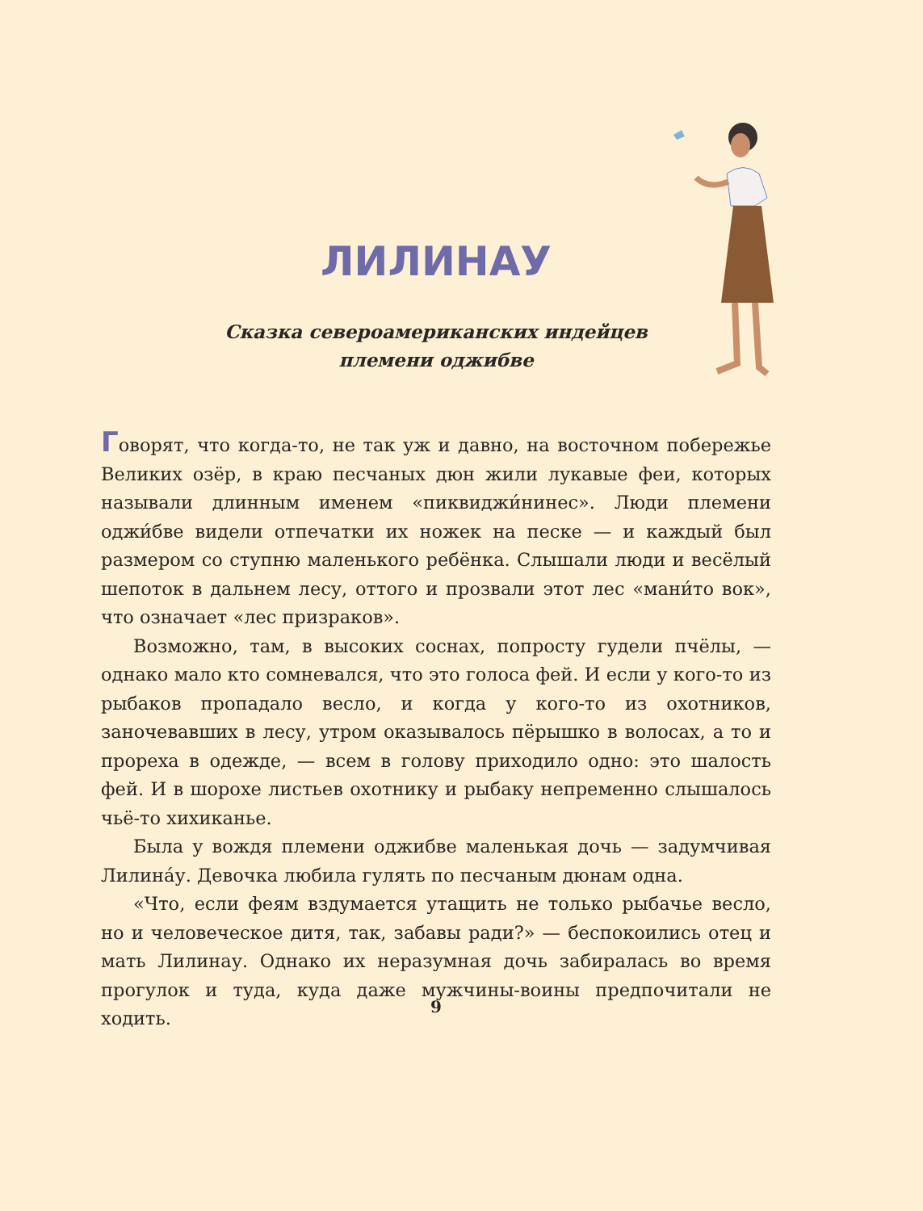ЛИЛИНАУ
Сказка североамериканских индейцев
племени оджибве
Говорят, что когда-то, не так уж и давно, на восточном побережье Великих озёр, в краю песчаных дюн жили лукавые феи, которых называли длинным именем «пиквиджи́нинес». Люди племени оджи́бве видели отпечатки их ножек на песке — и каждый был размером со ступню маленького ребёнка. Слышали люди и весёлый шепоток в дальнем лесу, оттого и прозвали этот лес «мани́то вок», что означает «лес призраков».
Возможно, там, в высоких соснах, попросту гудели пчёлы, — однако мало кто сомневался, что это голоса фей. И если у кого-то из рыбаков пропадало весло, и когда у кого-то из охотников, заночевавших в лесу, утром оказывалось пёрышко в волосах, а то и прореха в одежде, — всем в голову приходило одно: это шалость фей. И в шорохе листьев охотнику и рыбаку непременно слышалось чьё-то хихиканье.
Была у вождя племени оджибве маленькая дочь — задумчивая Лилина́у. Девочка любила гулять по песчаным дюнам одна.
«Что, если феям вздумается утащить не только рыбачье весло, но и человеческое дитя, так, забавы ради?» — беспокоились отец и мать Лилинау. Однако их неразумная дочь забиралась во время прогулок и туда, куда даже мужчины-воины предпочитали не ходить.
9